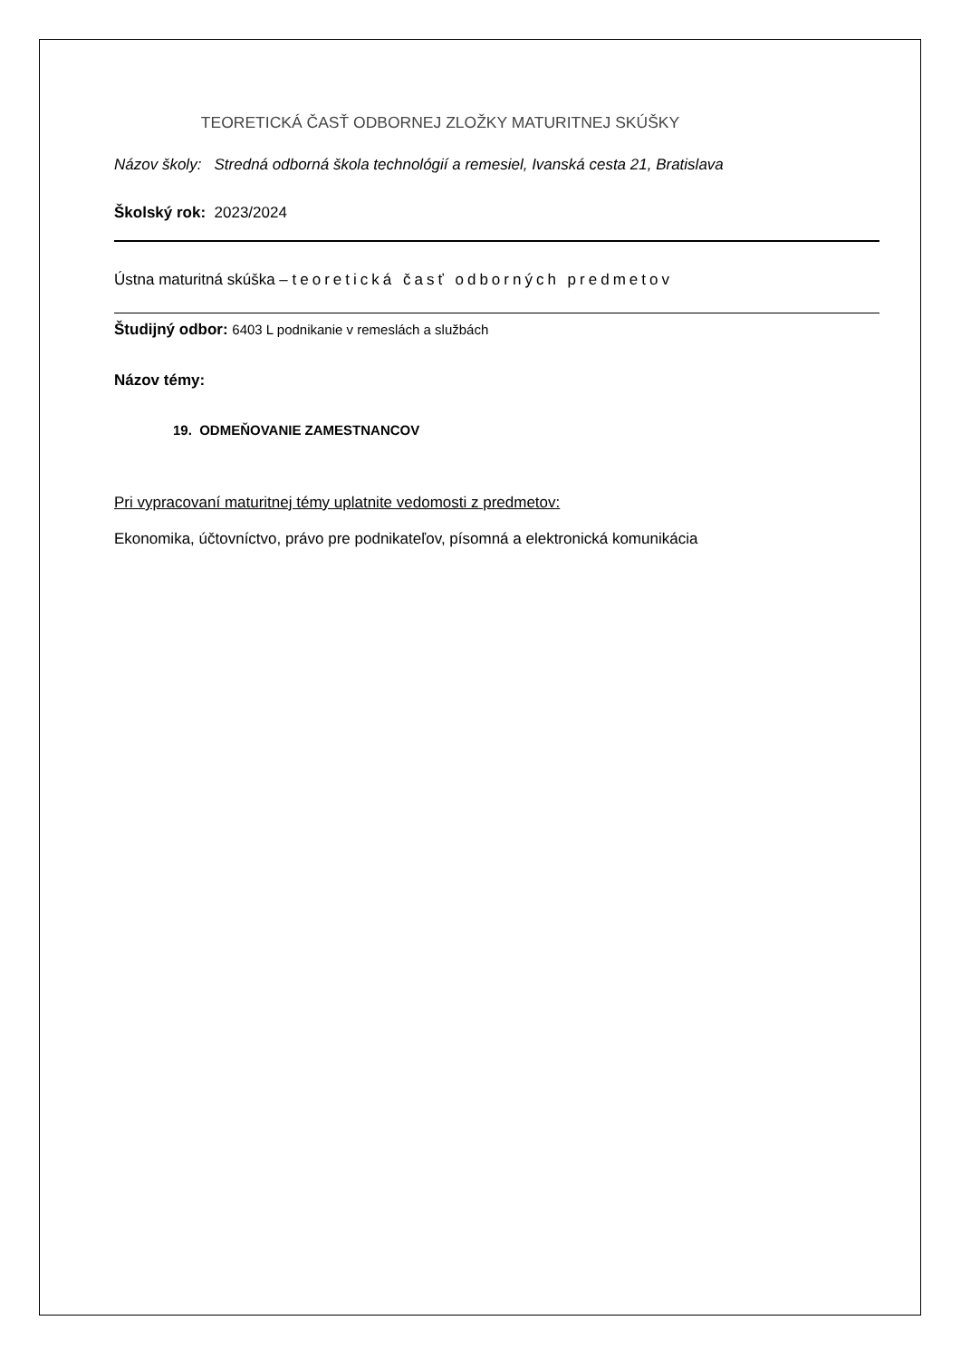TEORETICKÁ ČASŤ ODBORNEJ ZLOŽKY MATURITNEJ SKÚŠKY
Názov školy: Stredná odborná škola technológií a remesiel, Ivanská cesta 21, Bratislava
Školský rok: 2023/2024
Ústna maturitná skúška – teoretická časť odborných predmetov
Študijný odbor: 6403 L podnikanie v remeslách a službách
Názov témy:
19. ODMEŇOVANIE ZAMESTNANCOV
Pri vypracovaní maturitnej témy uplatnite vedomosti z predmetov:
Ekonomika, účtovníctvo, právo pre podnikateľov, písomná a elektronická komunikácia